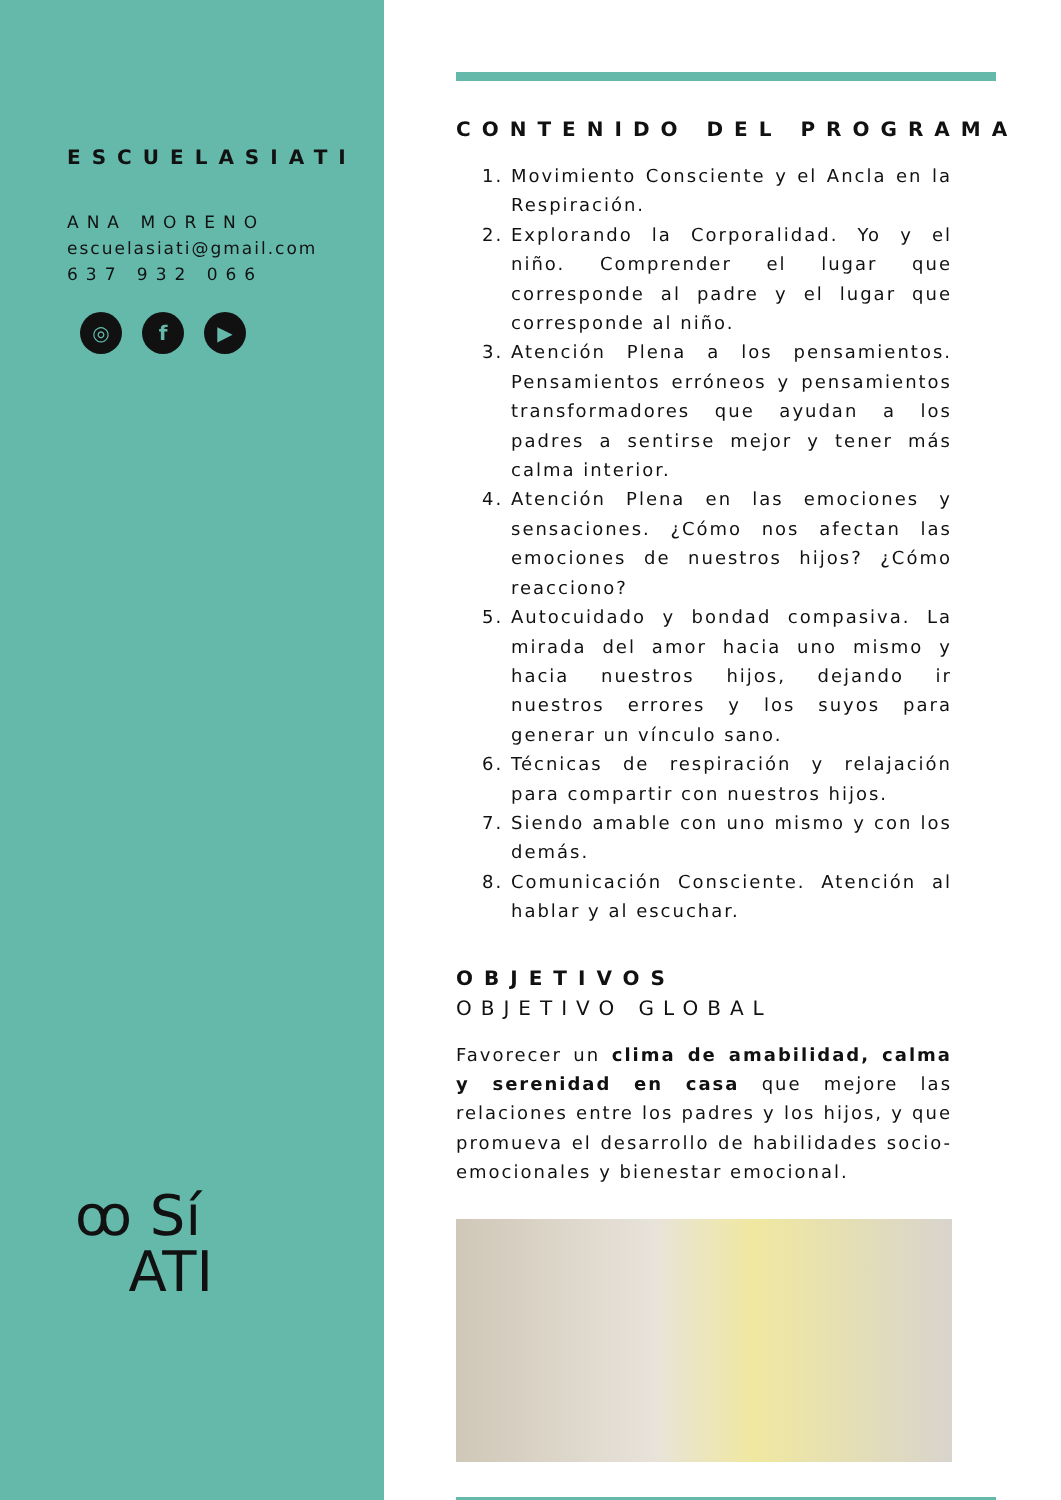ESCUELASIATI
ANA MORENO
escuelasiati@gmail.com
637 932 066
◎ f ▶
ꝏ Sí
ATI
CONTENIDO DEL PROGRAMA
1. Movimiento Consciente y el Ancla en la Respiración.
2. Explorando la Corporalidad. Yo y el niño. Comprender el lugar que corresponde al padre y el lugar que corresponde al niño.
3. Atención Plena a los pensamientos. Pensamientos erróneos y pensamientos transformadores que ayudan a los padres a sentirse mejor y tener más calma interior.
4. Atención Plena en las emociones y sensaciones. ¿Cómo nos afectan las emociones de nuestros hijos? ¿Cómo reacciono?
5. Autocuidado y bondad compasiva. La mirada del amor hacia uno mismo y hacia nuestros hijos, dejando ir nuestros errores y los suyos para generar un vínculo sano.
6. Técnicas de respiración y relajación para compartir con nuestros hijos.
7. Siendo amable con uno mismo y con los demás.
8. Comunicación Consciente. Atención al hablar y al escuchar.
OBJETIVOS
OBJETIVO GLOBAL
Favorecer un clima de amabilidad, calma y serenidad en casa que mejore las relaciones entre los padres y los hijos, y que promueva el desarrollo de habilidades socio-emocionales y bienestar emocional.